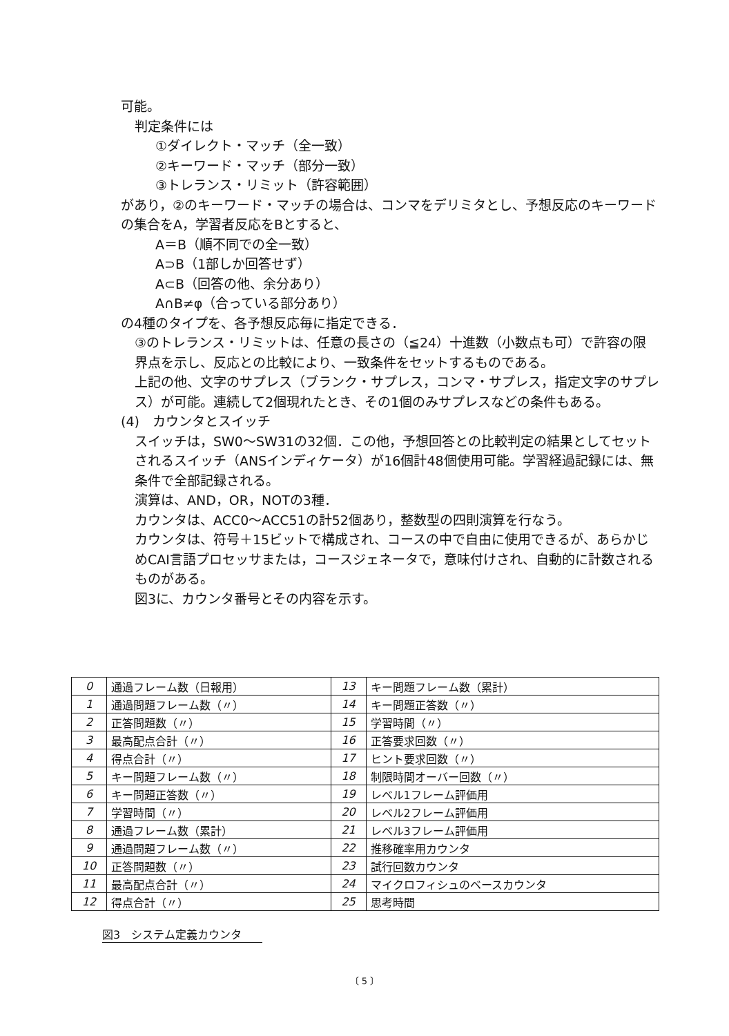可能。
判定条件には
①ダイレクト・マッチ（全一致）
②キーワード・マッチ（部分一致）
③トレランス・リミット（許容範囲）
があり，②のキーワード・マッチの場合は、コンマをデリミタとし、予想反応のキーワードの集合をA，学習者反応をBとすると、
A＝B（順不同での全一致）
A⊃B（1部しか回答せず）
A⊂B（回答の他、余分あり）
A∩B≠φ（合っている部分あり）
の4種のタイプを、各予想反応毎に指定できる．
③のトレランス・リミットは、任意の長さの（≦24）十進数（小数点も可）で許容の限界点を示し、反応との比較により、一致条件をセットするものである。
上記の他、文字のサプレス（ブランク・サプレス，コンマ・サプレス，指定文字のサプレス）が可能。連続して2個現れたとき、その1個のみサプレスなどの条件もある。
(4)　カウンタとスイッチ
スイッチは，SW0〜SW31の32個．この他，予想回答との比較判定の結果としてセットされるスイッチ（ANSインディケータ）が16個計48個使用可能。学習経過記録には、無条件で全部記録される。
演算は、AND，OR，NOTの3種．
カウンタは、ACC0〜ACC51の計52個あり，整数型の四則演算を行なう。
カウンタは、符号＋15ビットで構成され、コースの中で自由に使用できるが、あらかじめCAI言語プロセッサまたは，コースジェネータで，意味付けされ、自動的に計数されるものがある。
図3に、カウンタ番号とその内容を示す。
| 0 | 通過フレーム数（日報用） | 13 | キー問題フレーム数（累計） |
| 1 | 通過問題フレーム数（〃） | 14 | キー問題正答数（〃） |
| 2 | 正答問題数（〃） | 15 | 学習時間（〃） |
| 3 | 最高配点合計（〃） | 16 | 正答要求回数（〃） |
| 4 | 得点合計（〃） | 17 | ヒント要求回数（〃） |
| 5 | キー問題フレーム数（〃） | 18 | 制限時間オーバー回数（〃） |
| 6 | キー問題正答数（〃） | 19 | レベル1フレーム評価用 |
| 7 | 学習時間（〃） | 20 | レベル2フレーム評価用 |
| 8 | 通過フレーム数（累計） | 21 | レベル3フレーム評価用 |
| 9 | 通過問題フレーム数（〃） | 22 | 推移確率用カウンタ |
| 10 | 正答問題数（〃） | 23 | 試行回数カウンタ |
| 11 | 最高配点合計（〃） | 24 | マイクロフィシュのベースカウンタ |
| 12 | 得点合計（〃） | 25 | 思考時間 |
図3　システム定義カウンタ
〔 5 〕